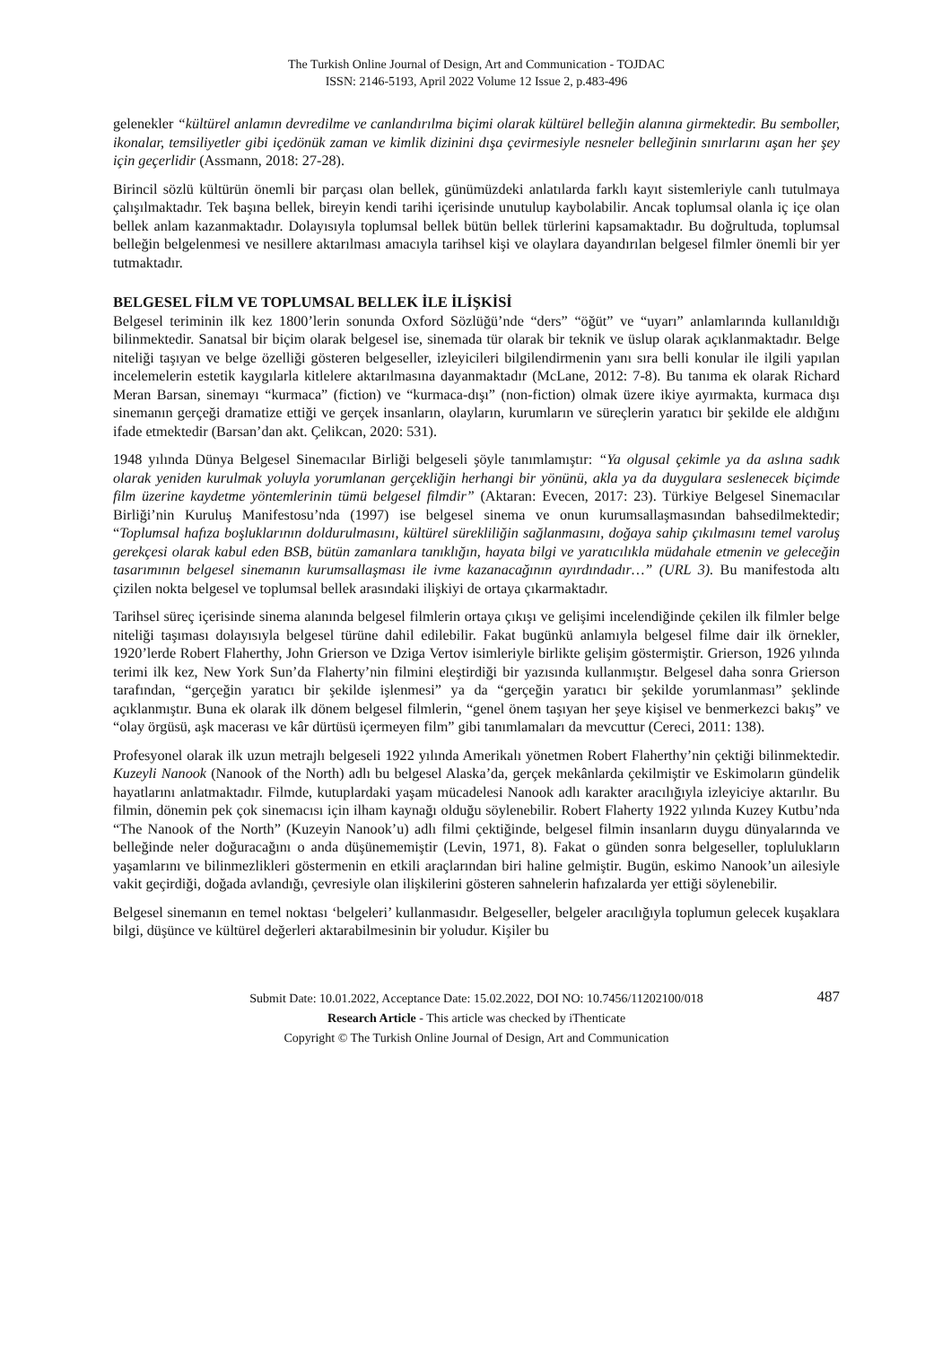The Turkish Online Journal of Design, Art and Communication - TOJDAC
ISSN: 2146-5193, April 2022 Volume 12 Issue 2, p.483-496
gelenekler “kültürel anlamın devredilme ve canlandırılma biçimi olarak kültürel belleğin alanına girmektedir. Bu semboller, ikonalar, temsiliyetler gibi içedönük zaman ve kimlik dizinini dışa çevirmesiyle nesneler belleğinin sınırlarını aşan her şey için geçerlidir (Assmann, 2018: 27-28).
Birincil sözlü kültürün önemli bir parçası olan bellek, günümüzdeki anlatılarda farklı kayıt sistemleriyle canlı tutulmaya çalışılmaktadır. Tek başına bellek, bireyin kendi tarihi içerisinde unutulup kaybolabilir. Ancak toplumsal olanla iç içe olan bellek anlam kazanmaktadır. Dolayısıyla toplumsal bellek bütün bellek türlerini kapsamaktadır. Bu doğrultuda, toplumsal belleğin belgelenmesi ve nesillere aktarılması amacıyla tarihsel kişi ve olaylara dayandırılan belgesel filmler önemli bir yer tutmaktadır.
BELGESEL FİLM VE TOPLUMSAL BELLEK İLE İLİŞKİSİ
Belgesel teriminin ilk kez 1800’lerin sonunda Oxford Sözlüğü’nde “ders” “öğüt” ve “uyarı” anlamlarında kullanıldığı bilinmektedir. Sanatsal bir biçim olarak belgesel ise, sinemada tür olarak bir teknik ve üslup olarak açıklanmaktadır. Belge niteliği taşıyan ve belge özelliği gösteren belgeseller, izleyicileri bilgilendirmenin yanı sıra belli konular ile ilgili yapılan incelemelerin estetik kaygılarla kitlelere aktarılmasına dayanmaktadır (McLane, 2012: 7-8). Bu tanıma ek olarak Richard Meran Barsan, sinemayı “kurmaca” (fiction) ve “kurmaca-dışı” (non-fiction) olmak üzere ikiye ayırmakta, kurmaca dışı sinemanın gerçeği dramatize ettiği ve gerçek insanların, olayların, kurumların ve süreçlerin yaratıcı bir şekilde ele aldığını ifade etmektedir (Barsan’dan akt. Çelikcan, 2020: 531).
1948 yılında Dünya Belgesel Sinemacılar Birliği belgeseli şöyle tanımlamıştır: “Ya olgusal çekimle ya da aslına sadık olarak yeniden kurulmak yoluyla yorumlanan gerçekliğin herhangi bir yönünü, akla ya da duygulara seslenecek biçimde film üzerine kaydetme yöntemlerinin tümü belgesel filmdir” (Aktaran: Evecen, 2017: 23). Türkiye Belgesel Sinemacılar Birliği’nin Kuruluş Manifestosu’nda (1997) ise belgesel sinema ve onun kurumsallaşmasından bahsedilmektedir; “Toplumsal hafıza boşluklarının doldurulmasını, kültürel sürekliliğin sağlanmasını, doğaya sahip çıkılmasını temel varoluş gerekçesi olarak kabul eden BSB, bütün zamanlara tanıklığın, hayata bilgi ve yaratıcılıkla müdahale etmenin ve geleceğin tasarımının belgesel sinemanın kurumsallaşması ile ivme kazanacağının ayırdındadır…” (URL 3). Bu manifestoda altı çizilen nokta belgesel ve toplumsal bellek arasındaki ilişkiyi de ortaya çıkarmaktadır.
Tarihsel süreç içerisinde sinema alanında belgesel filmlerin ortaya çıkışı ve gelişimi incelendiğinde çekilen ilk filmler belge niteliği taşıması dolayısıyla belgesel türüne dahil edilebilir. Fakat bugünkü anlamıyla belgesel filme dair ilk örnekler, 1920’lerde Robert Flaherthy, John Grierson ve Dziga Vertov isimleriyle birlikte gelişim göstermiştir. Grierson, 1926 yılında terimi ilk kez, New York Sun’da Flaherty’nin filmini eleştirdiği bir yazısında kullanmıştır. Belgesel daha sonra Grierson tarafından, “gerçeğin yaratıcı bir şekilde işlenmesi” ya da “gerçeğin yaratıcı bir şekilde yorumlanması” şeklinde açıklanmıştır. Buna ek olarak ilk dönem belgesel filmlerin, “genel önem taşıyan her şeye kişisel ve benmerkezci bakış” ve “olay örgüsü, aşk macerası ve kâr dürtüsü içermeyen film” gibi tanımlamaları da mevcuttur (Cereci, 2011: 138).
Profesyonel olarak ilk uzun metrajlı belgeseli 1922 yılında Amerikalı yönetmen Robert Flaherthy’nin çektiği bilinmektedir. Kuzeyli Nanook (Nanook of the North) adlı bu belgesel Alaska’da, gerçek mekânlarda çekilmiştir ve Eskimoların gündelik hayatlarını anlatmaktadır. Filmde, kutuplardaki yaşam mücadelesi Nanook adlı karakter aracılığıyla izleyiciye aktarılır. Bu filmin, dönemin pek çok sinemacısı için ilham kaynağı olduğu söylenebilir. Robert Flaherty 1922 yılında Kuzey Kutbu’nda “The Nanook of the North” (Kuzeyin Nanook’u) adlı filmi çektiğinde, belgesel filmin insanların duygu dünyalarında ve belleğinde neler doğuracağını o anda düşünememiştir (Levin, 1971, 8). Fakat o günden sonra belgeseller, toplulukların yaşamlarını ve bilinmezlikleri göstermenin en etkili araçlarından biri haline gelmiştir. Bugün, eskimo Nanook’un ailesiyle vakit geçirdiği, doğada avlandığı, çevresiyle olan ilişkilerini gösteren sahnelerin hafızalarda yer ettiği söylenebilir.
Belgesel sinemanın en temel noktası ‘belgeleri’ kullanmasıdır. Belgeseller, belgeler aracılığıyla toplumun gelecek kuşaklara bilgi, düşünce ve kültürel değerleri aktarabilmesinin bir yoludur. Kişiler bu
487 Submit Date: 10.01.2022, Acceptance Date: 15.02.2022, DOI NO: 10.7456/11202100/018
Research Article - This article was checked by iThenticate
Copyright © The Turkish Online Journal of Design, Art and Communication